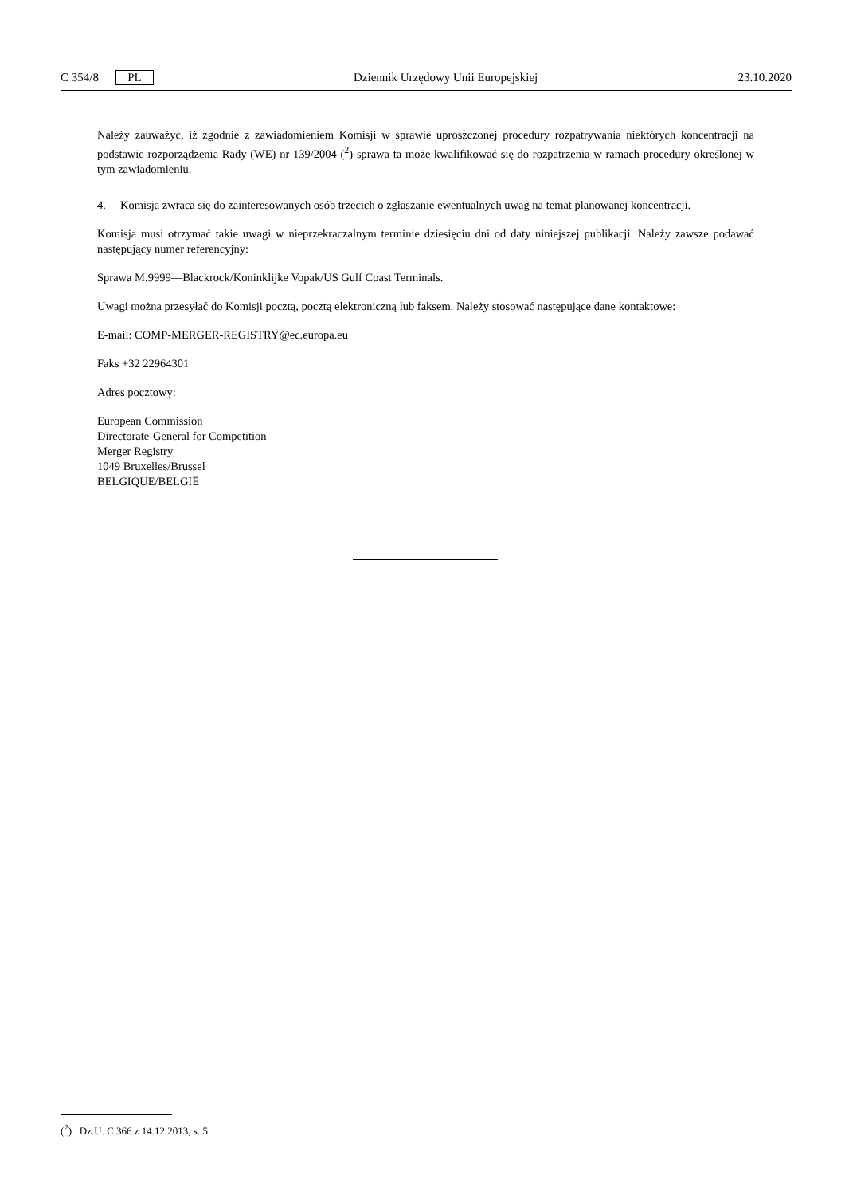C 354/8 PL Dziennik Urzędowy Unii Europejskiej 23.10.2020
Należy zauważyć, iż zgodnie z zawiadomieniem Komisji w sprawie uproszczonej procedury rozpatrywania niektórych koncentracji na podstawie rozporządzenia Rady (WE) nr 139/2004 (<sup>2</sup>) sprawa ta może kwalifikować się do rozpatrzenia w ramach procedury określonej w tym zawiadomieniu.
4. Komisja zwraca się do zainteresowanych osób trzecich o zgłaszanie ewentualnych uwag na temat planowanej koncentracji.
Komisja musi otrzymać takie uwagi w nieprzekraczalnym terminie dziesięciu dni od daty niniejszej publikacji. Należy zawsze podawać następujący numer referencyjny:
Sprawa M.9999—Blackrock/Koninklijke Vopak/US Gulf Coast Terminals.
Uwagi można przesyłać do Komisji pocztą, pocztą elektroniczną lub faksem. Należy stosować następujące dane kontaktowe:
E-mail: COMP-MERGER-REGISTRY@ec.europa.eu
Faks +32 22964301
Adres pocztowy:
European Commission
Directorate-General for Competition
Merger Registry
1049 Bruxelles/Brussel
BELGIQUE/BELGIË
(<sup>2</sup>) Dz.U. C 366 z 14.12.2013, s. 5.